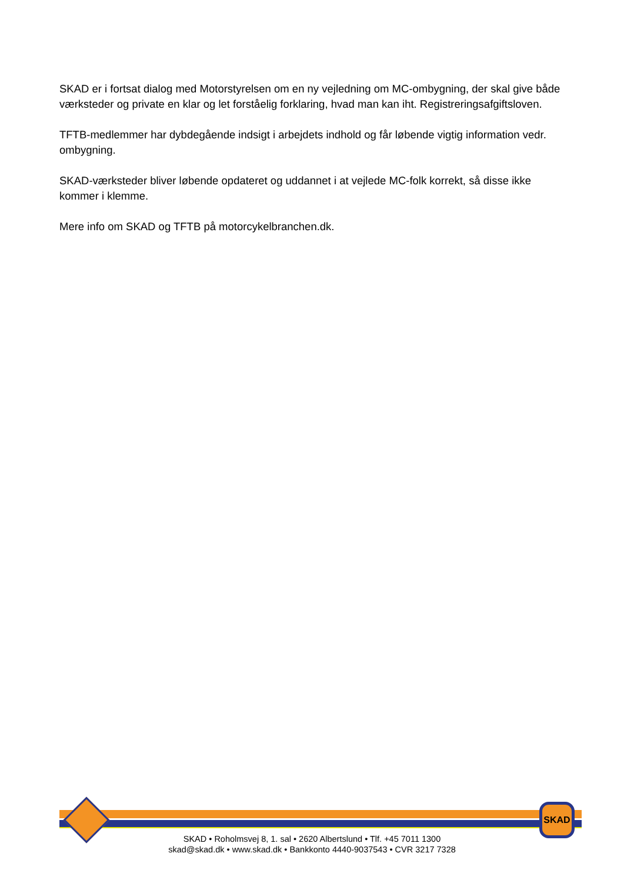SKAD er i fortsat dialog med Motorstyrelsen om en ny vejledning om MC-ombygning, der skal give både værksteder og private en klar og let forståelig forklaring, hvad man kan iht. Registreringsafgiftsloven.
TFTB-medlemmer har dybdegående indsigt i arbejdets indhold og får løbende vigtig information vedr. ombygning.
SKAD-værksteder bliver løbende opdateret og uddannet i at vejlede MC-folk korrekt, så disse ikke kommer i klemme.
Mere info om SKAD og TFTB på motorcykelbranchen.dk.
SKAD
SKAD • Roholmsvej 8, 1. sal • 2620 Albertslund • Tlf. +45 7011 1300
skad@skad.dk • www.skad.dk • Bankkonto 4440-9037543 • CVR 3217 7328